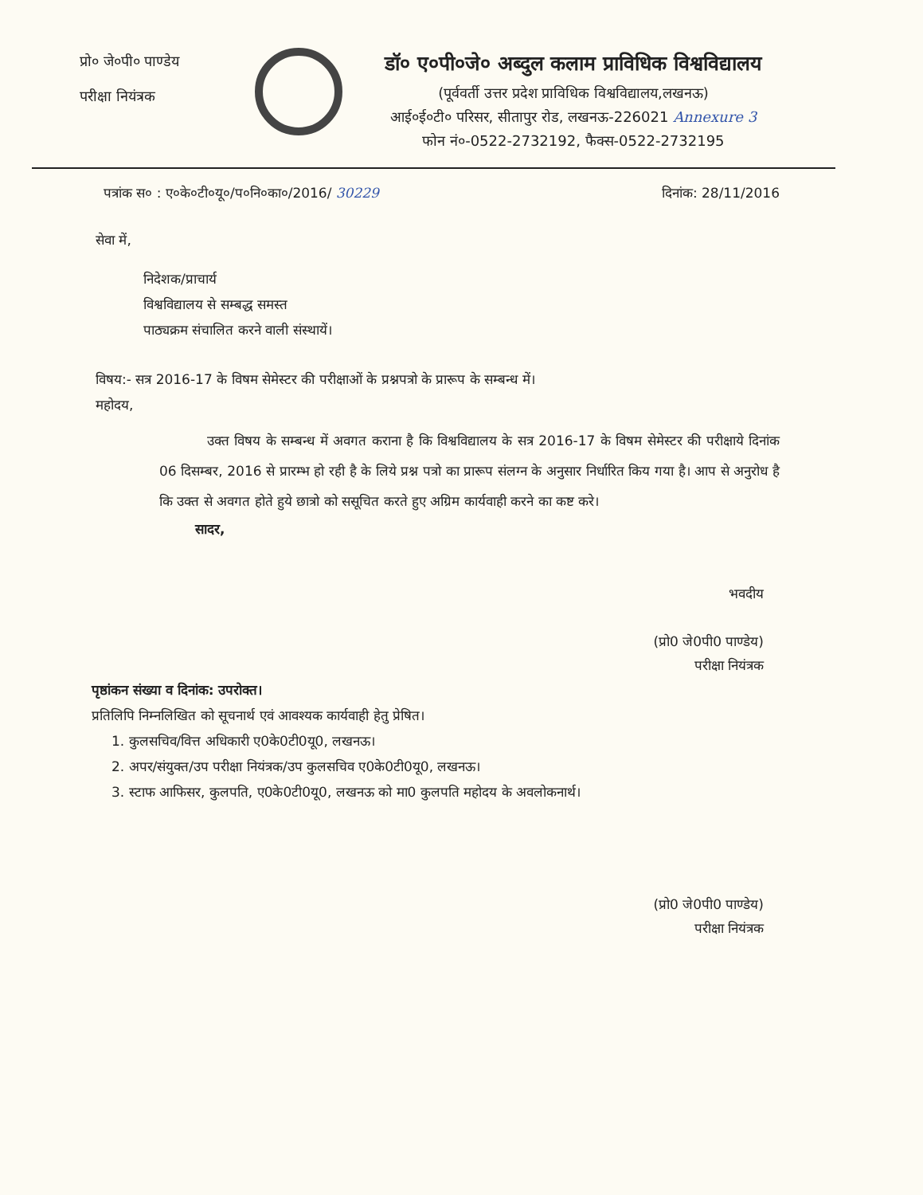प्रो० जे०पी० पाण्डेय
परीक्षा नियंत्रक
डॉ० ए०पी०जे० अब्दुल कलाम प्राविधिक विश्वविद्यालय
(पूर्ववर्ती उत्तर प्रदेश प्राविधिक विश्वविद्यालय,लखनऊ)
आई०ई०टी० परिसर, सीतापुर रोड, लखनऊ-226021 Annexure 3
फोन नं०-0522-2732192, फैक्स-0522-2732195
पत्रांक स० : ए०के०टी०यू०/प०नि०का०/2016/ 30229 दिनांक: 28/11/2016
सेवा में,
निदेशक/प्राचार्य
विश्वविद्यालय से सम्बद्ध समस्त
पाठ्यक्रम संचालित करने वाली संस्थायें।
विषय:- सत्र 2016-17 के विषम सेमेस्टर की परीक्षाओं के प्रश्नपत्रो के प्रारूप के सम्बन्ध में।
महोदय,
उक्त विषय के सम्बन्ध में अवगत कराना है कि विश्वविद्यालय के सत्र 2016-17 के विषम सेमेस्टर की परीक्षाये दिनांक 06 दिसम्बर, 2016 से प्रारम्भ हो रही है के लिये प्रश्न पत्रो का प्रारूप संलग्न के अनुसार निर्धारित किय गया है। आप से अनुरोध है कि उक्त से अवगत होते हुये छात्रो को ससूचित करते हुए अग्रिम कार्यवाही करने का कष्ट करे।
सादर,
भवदीय
(प्रो0 जे0पी0 पाण्डेय)
परीक्षा नियंत्रक
पृष्ठांकन संख्या व दिनांक: उपरोक्त।
प्रतिलिपि निम्नलिखित को सूचनार्थ एवं आवश्यक कार्यवाही हेतु प्रेषित।
1. कुलसचिव/वित्त अधिकारी ए0के0टी0यू0, लखनऊ।
2. अपर/संयुक्त/उप परीक्षा नियंत्रक/उप कुलसचिव ए0के0टी0यू0, लखनऊ।
3. स्टाफ आफिसर, कुलपति, ए0के0टी0यू0, लखनऊ को मा0 कुलपति महोदय के अवलोकनार्थ।
(प्रो0 जे0पी0 पाण्डेय)
परीक्षा नियंत्रक